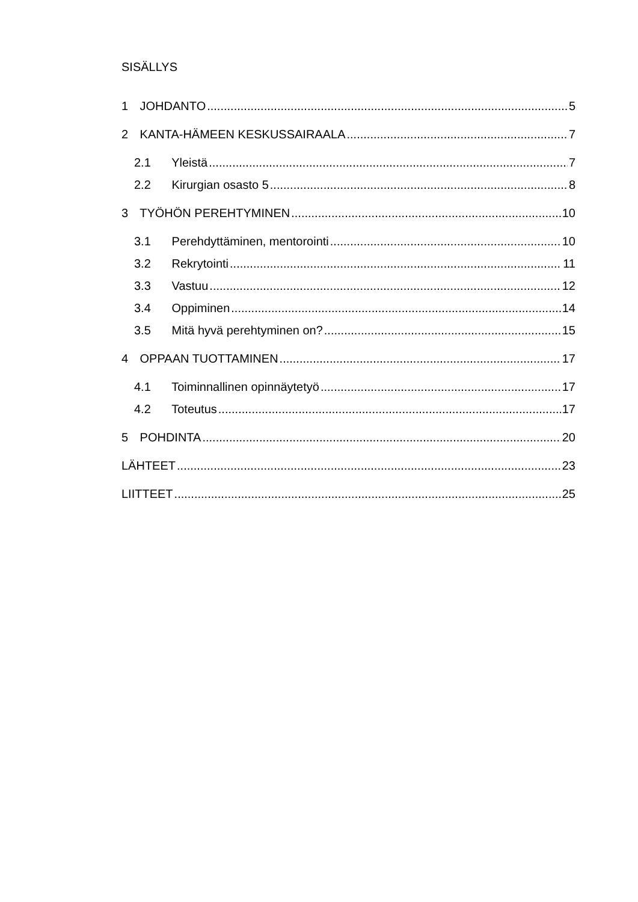SISÄLLYS
1 JOHDANTO 5
2 KANTA-HÄMEEN KESKUSSAIRAALA 7
2.1 Yleistä 7
2.2 Kirurgian osasto 5 8
3 TYÖHÖN PEREHTYMINEN 10
3.1 Perehdyttäminen, mentorointi 10
3.2 Rekrytointi 11
3.3 Vastuu 12
3.4 Oppiminen 14
3.5 Mitä hyvä perehtyminen on? 15
4 OPPAAN TUOTTAMINEN 17
4.1 Toiminnallinen opinnäytetyö 17
4.2 Toteutus 17
5 POHDINTA 20
LÄHTEET 23
LIITTEET 25